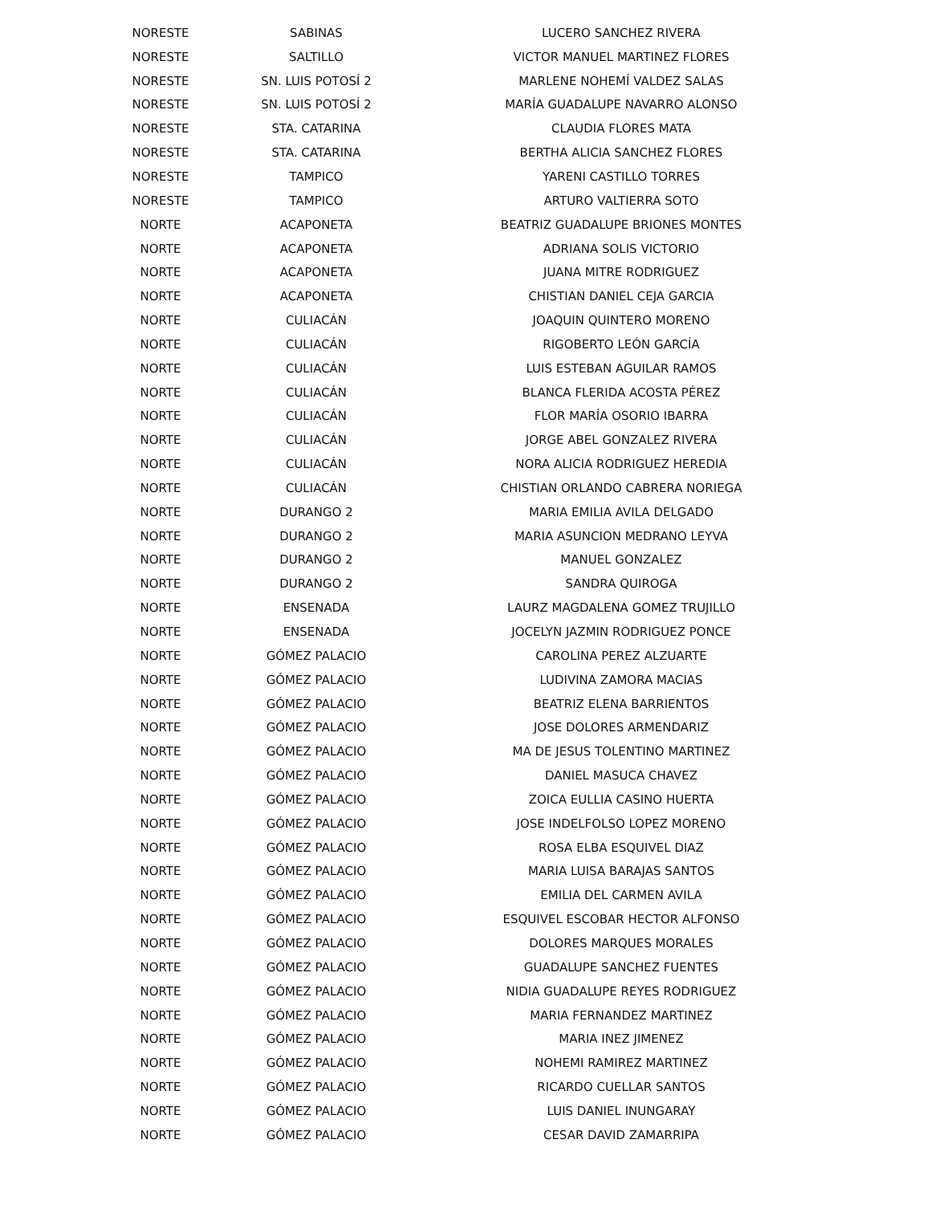| NORESTE | SABINAS | LUCERO SANCHEZ RIVERA |
| NORESTE | SALTILLO | VICTOR MANUEL MARTINEZ FLORES |
| NORESTE | SN. LUIS POTOSÍ 2 | MARLENE NOHEMÍ VALDEZ SALAS |
| NORESTE | SN. LUIS POTOSÍ 2 | MARÍA GUADALUPE NAVARRO ALONSO |
| NORESTE | STA. CATARINA | CLAUDIA FLORES MATA |
| NORESTE | STA. CATARINA | BERTHA ALICIA SANCHEZ FLORES |
| NORESTE | TAMPICO | YARENI CASTILLO TORRES |
| NORESTE | TAMPICO | ARTURO VALTIERRA SOTO |
| NORTE | ACAPONETA | BEATRIZ GUADALUPE BRIONES MONTES |
| NORTE | ACAPONETA | ADRIANA SOLIS VICTORIO |
| NORTE | ACAPONETA | JUANA MITRE RODRIGUEZ |
| NORTE | ACAPONETA | CHISTIAN DANIEL CEJA GARCIA |
| NORTE | CULIACÁN | JOAQUIN QUINTERO MORENO |
| NORTE | CULIACÁN | RIGOBERTO LEÓN GARCÍA |
| NORTE | CULIACÁN | LUIS ESTEBAN AGUILAR RAMOS |
| NORTE | CULIACÁN | BLANCA FLERIDA ACOSTA PÉREZ |
| NORTE | CULIACÁN | FLOR MARÍA OSORIO IBARRA |
| NORTE | CULIACÁN | JORGE ABEL GONZALEZ RIVERA |
| NORTE | CULIACÁN | NORA ALICIA RODRIGUEZ HEREDIA |
| NORTE | CULIACÁN | CHISTIAN ORLANDO CABRERA NORIEGA |
| NORTE | DURANGO 2 | MARIA EMILIA AVILA DELGADO |
| NORTE | DURANGO 2 | MARIA ASUNCION MEDRANO LEYVA |
| NORTE | DURANGO 2 | MANUEL GONZALEZ |
| NORTE | DURANGO 2 | SANDRA QUIROGA |
| NORTE | ENSENADA | LAURZ MAGDALENA GOMEZ TRUJILLO |
| NORTE | ENSENADA | JOCELYN JAZMIN RODRIGUEZ PONCE |
| NORTE | GÓMEZ PALACIO | CAROLINA PEREZ ALZUARTE |
| NORTE | GÓMEZ PALACIO | LUDIVINA ZAMORA MACIAS |
| NORTE | GÓMEZ PALACIO | BEATRIZ ELENA BARRIENTOS |
| NORTE | GÓMEZ PALACIO | JOSE DOLORES ARMENDARIZ |
| NORTE | GÓMEZ PALACIO | MA DE JESUS TOLENTINO MARTINEZ |
| NORTE | GÓMEZ PALACIO | DANIEL MASUCA CHAVEZ |
| NORTE | GÓMEZ PALACIO | ZOICA EULLIA CASINO HUERTA |
| NORTE | GÓMEZ PALACIO | JOSE INDELFOLSO LOPEZ MORENO |
| NORTE | GÓMEZ PALACIO | ROSA ELBA ESQUIVEL DIAZ |
| NORTE | GÓMEZ PALACIO | MARIA LUISA BARAJAS SANTOS |
| NORTE | GÓMEZ PALACIO | EMILIA DEL CARMEN AVILA |
| NORTE | GÓMEZ PALACIO | ESQUIVEL ESCOBAR HECTOR ALFONSO |
| NORTE | GÓMEZ PALACIO | DOLORES MARQUES MORALES |
| NORTE | GÓMEZ PALACIO | GUADALUPE SANCHEZ FUENTES |
| NORTE | GÓMEZ PALACIO | NIDIA GUADALUPE REYES RODRIGUEZ |
| NORTE | GÓMEZ PALACIO | MARIA FERNANDEZ MARTINEZ |
| NORTE | GÓMEZ PALACIO | MARIA INEZ JIMENEZ |
| NORTE | GÓMEZ PALACIO | NOHEMI RAMIREZ MARTINEZ |
| NORTE | GÓMEZ PALACIO | RICARDO CUELLAR SANTOS |
| NORTE | GÓMEZ PALACIO | LUIS DANIEL INUNGARAY |
| NORTE | GÓMEZ PALACIO | CESAR DAVID ZAMARRIPA |